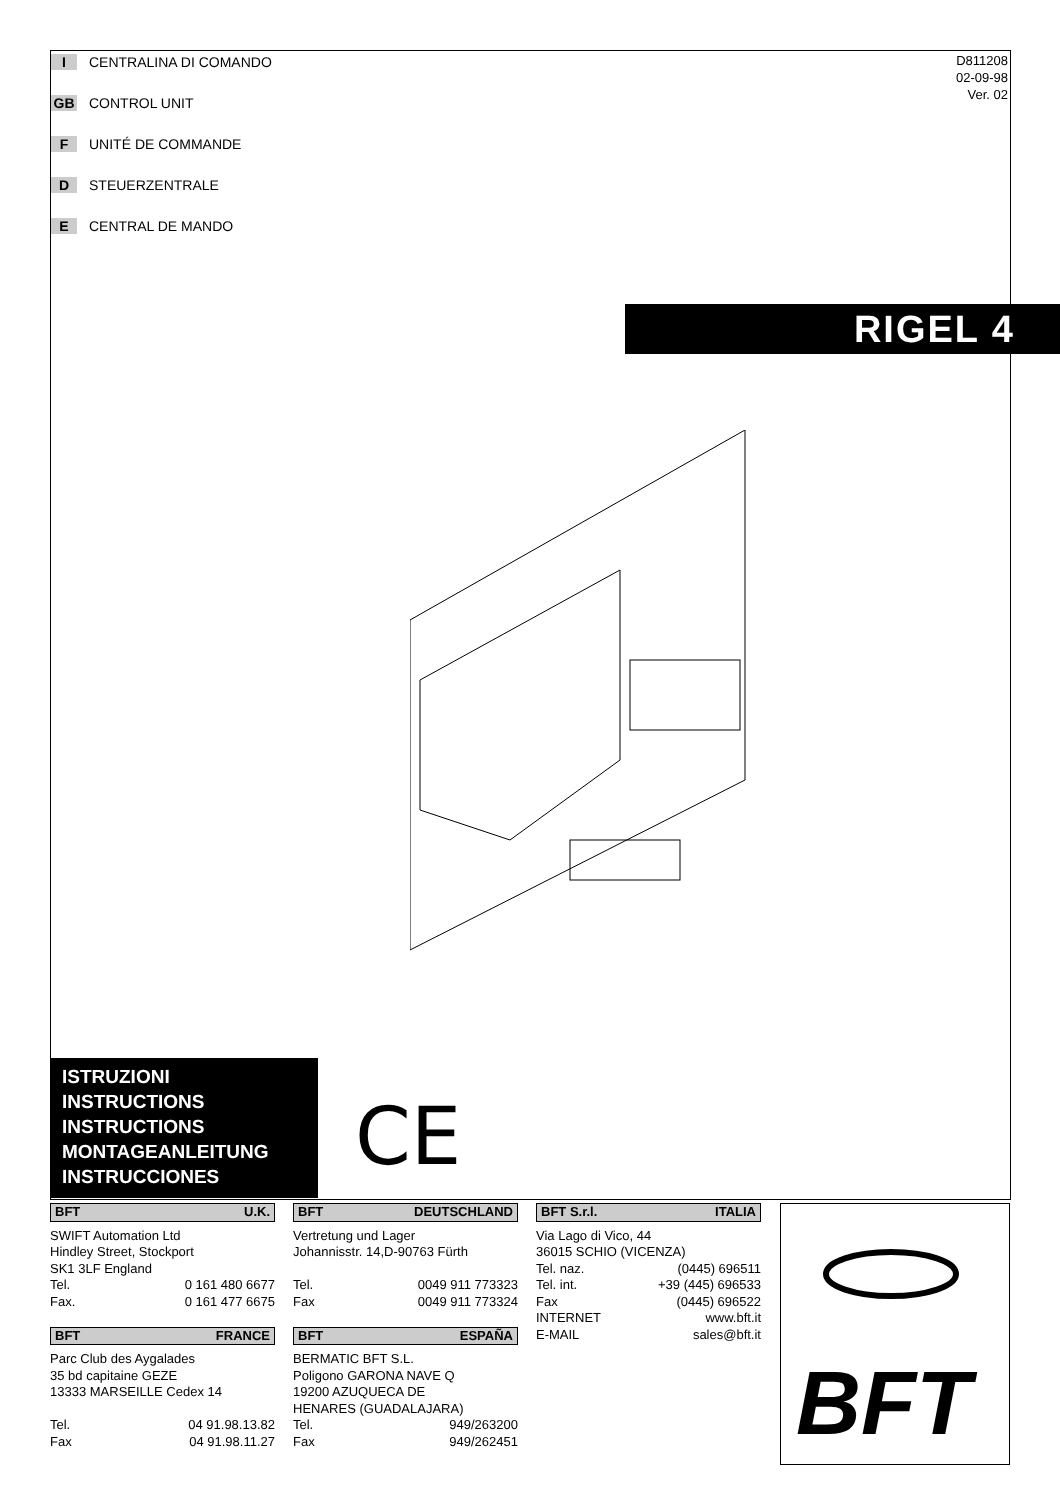I CENTRALINA DI COMANDO
GB CONTROL UNIT
F UNITÉ DE COMMANDE
D STEUERZENTRALE
E CENTRAL DE MANDO
D811208
02-09-98
Ver. 02
RIGEL 4
ISTRUZIONI
INSTRUCTIONS
INSTRUCTIONS
MONTAGEANLEITUNG
INSTRUCCIONES
CE
BFT U.K.
SWIFT Automation Ltd
Hindley Street, Stockport
SK1 3LF England
Tel. 0 161 480 6677
Fax. 0 161 477 6675
BFT FRANCE
Parc Club des Aygalades
35 bd capitaine GEZE
13333 MARSEILLE Cedex 14
Tel. 04 91.98.13.82
Fax 04 91.98.11.27
BFT DEUTSCHLAND
Vertretung und Lager
Johannisstr. 14,D-90763 Fürth
Tel. 0049 911 773323
Fax 0049 911 773324
BFT ESPAÑA
BERMATIC BFT S.L.
Poligono GARONA NAVE Q
19200 AZUQUECA DE
HENARES (GUADALAJARA)
Tel. 949/263200
Fax 949/262451
BFT S.r.l. ITALIA
Via Lago di Vico, 44
36015 SCHIO (VICENZA)
Tel. naz. (0445) 696511
Tel. int. +39 (445) 696533
Fax (0445) 696522
INTERNET www.bft.it
E-MAIL sales@bft.it
BFT